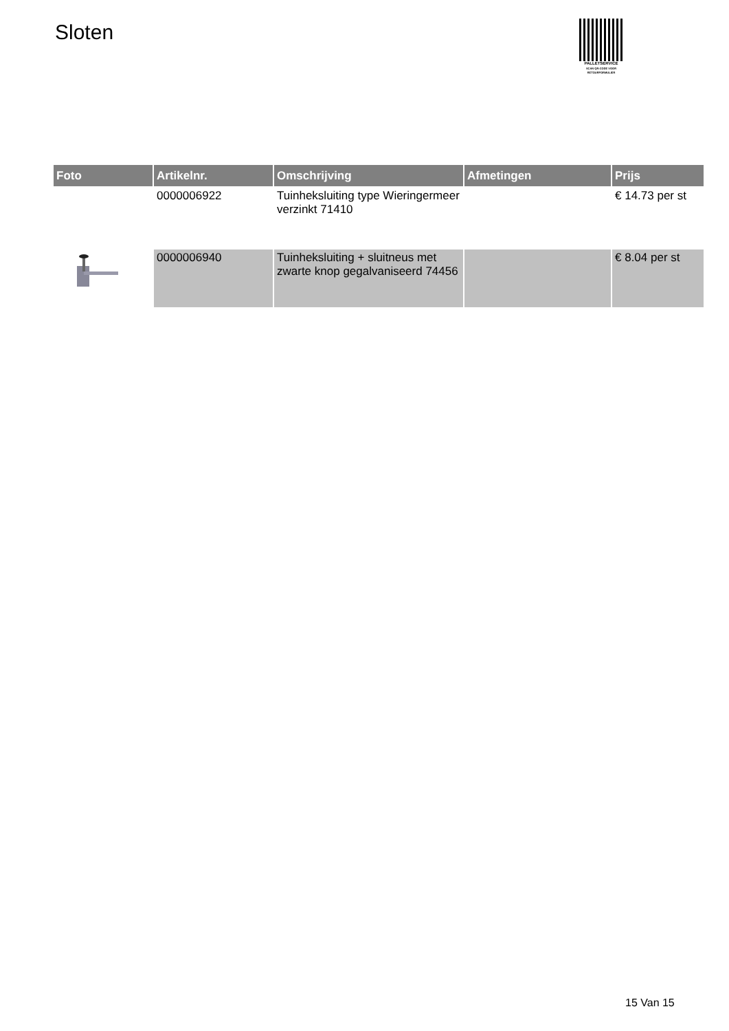Sloten
PALLETSERVICE
SCAN QR-CODE VOOR
RETOURFORMULIER
| Foto | Artikelnr. | Omschrijving | Afmetingen | Prijs |
| --- | --- | --- | --- | --- |
| | 0000006922 | Tuinheksluiting type Wieringermeer verzinkt 71410 | | € 14.73 per st |
| | 0000006940 | Tuinheksluiting + sluitneus met zwarte knop gegalvaniseerd 74456 | | € 8.04 per st |
15 Van 15